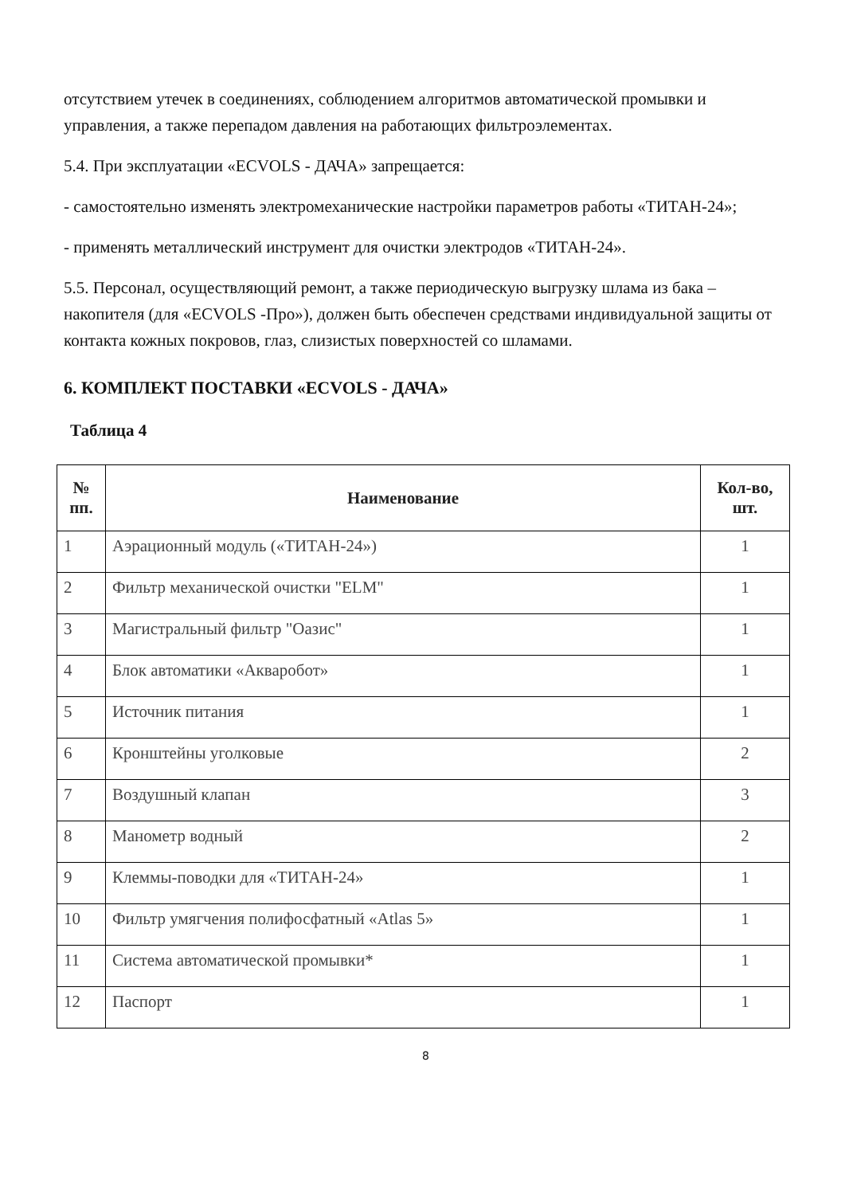отсутствием утечек в соединениях, соблюдением алгоритмов автоматической промывки и управления, а также перепадом давления на работающих фильтроэлементах.
5.4. При эксплуатации «ECVOLS - ДАЧА» запрещается:
- самостоятельно изменять электромеханические настройки параметров работы «ТИТАН-24»;
- применять металлический инструмент для очистки электродов «ТИТАН-24».
5.5. Персонал, осуществляющий ремонт, а также периодическую выгрузку шлама из бака – накопителя (для «ECVOLS -Про»), должен быть обеспечен средствами индивидуальной защиты от контакта кожных покровов, глаз, слизистых поверхностей со шламами.
6. КОМПЛЕКТ ПОСТАВКИ «ECVOLS - ДАЧА»
Таблица 4
| № пп. | Наименование | Кол-во, шт. |
| --- | --- | --- |
| 1 | Аэрационный модуль («ТИТАН-24») | 1 |
| 2 | Фильтр механической очистки "ELM" | 1 |
| 3 | Магистральный фильтр "Оазис" | 1 |
| 4 | Блок автоматики «Акваробот» | 1 |
| 5 | Источник питания | 1 |
| 6 | Кронштейны уголковые | 2 |
| 7 | Воздушный клапан | 3 |
| 8 | Манометр водный | 2 |
| 9 | Клеммы-поводки для «ТИТАН-24» | 1 |
| 10 | Фильтр умягчения полифосфатный «Atlas 5» | 1 |
| 11 | Система автоматической промывки* | 1 |
| 12 | Паспорт | 1 |
8